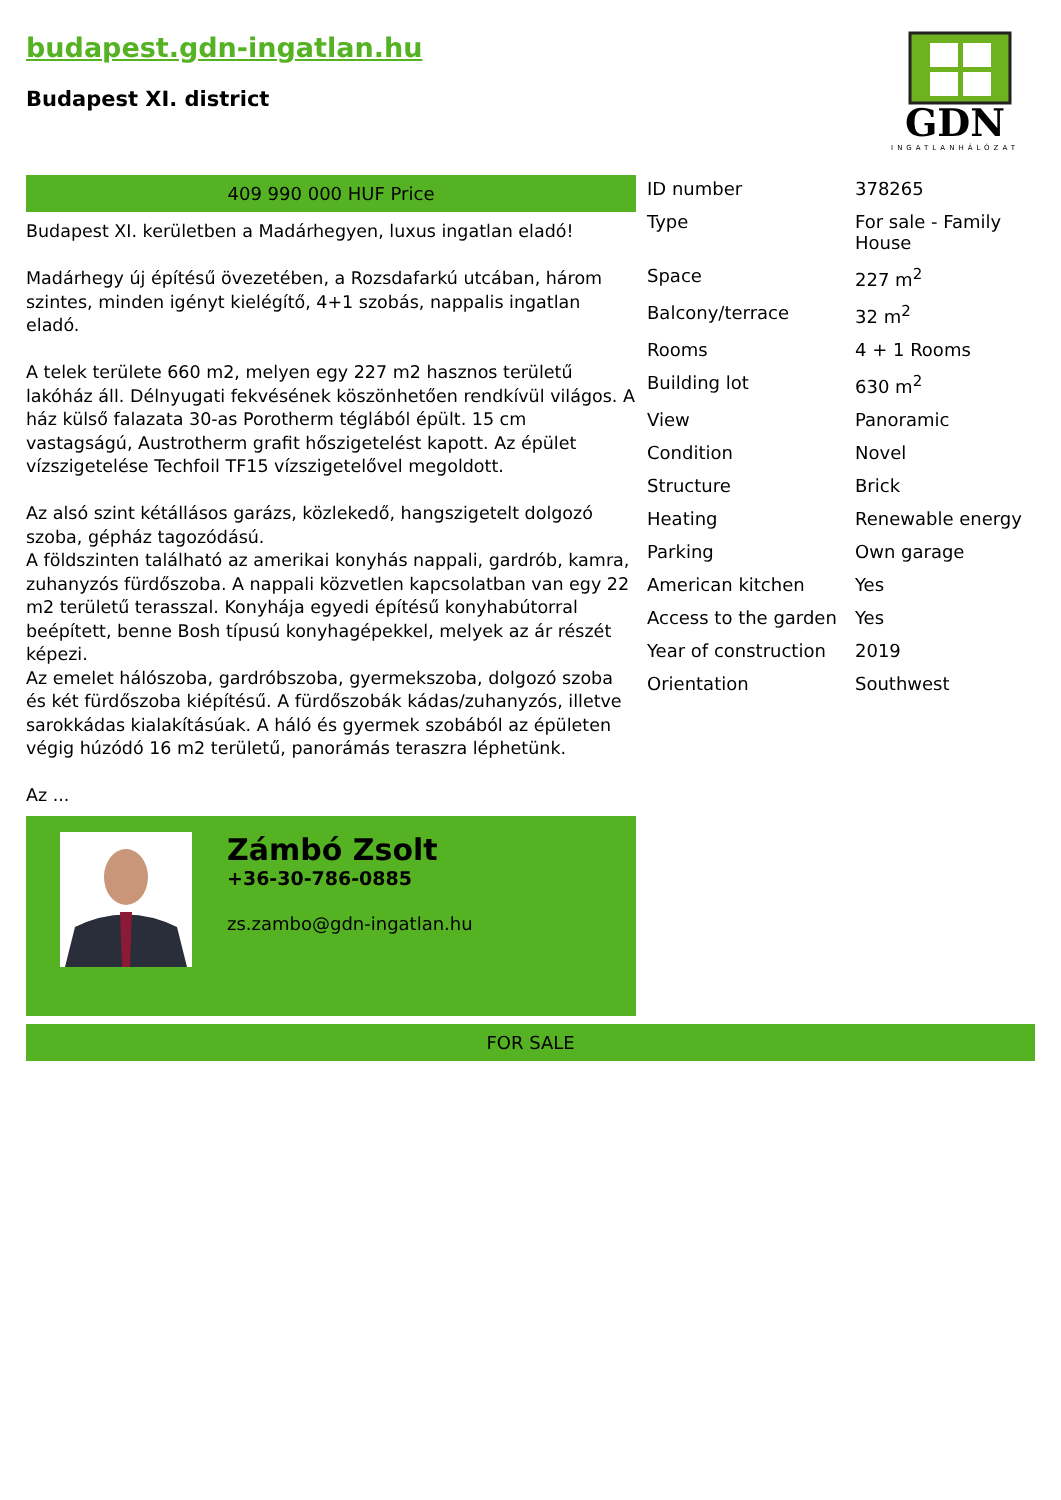budapest.gdn-ingatlan.hu
Budapest XI. district
GDN
INGATLANHÁLÓZAT
409 990 000 HUF Price
Budapest XI. kerületben a Madárhegyen, luxus ingatlan eladó!
Madárhegy új építésű övezetében, a Rozsdafarkú utcában, három szintes, minden igényt kielégítő, 4+1 szobás, nappalis ingatlan eladó.
A telek területe 660 m2, melyen egy 227 m2 hasznos területű lakóház áll. Délnyugati fekvésének köszönhetően rendkívül világos. A ház külső falazata 30-as Porotherm téglából épült. 15 cm vastagságú, Austrotherm grafit hőszigetelést kapott. Az épület vízszigetelése Techfoil TF15 vízszigetelővel megoldott.
Az alsó szint kétállásos garázs, közlekedő, hangszigetelt dolgozó szoba, gépház tagozódású.
A földszinten található az amerikai konyhás nappali, gardrób, kamra, zuhanyzós fürdőszoba. A nappali közvetlen kapcsolatban van egy 22 m2 területű terasszal. Konyhája egyedi építésű konyhabútorral beépített, benne Bosh típusú konyhagépekkel, melyek az ár részét képezi.
Az emelet hálószoba, gardróbszoba, gyermekszoba, dolgozó szoba és két fürdőszoba kiépítésű. A fürdőszobák kádas/zuhanyzós, illetve sarokkádas kialakításúak. A háló és gyermek szobából az épületen végig húzódó 16 m2 területű, panorámás teraszra léphetünk.
Az ...
Zámbó Zsolt
+36-30-786-0885
zs.zambo@gdn-ingatlan.hu
| ID number | 378265 |
| Type | For sale - Family House |
| Space | 227 m<sup>2</sup> |
| Balcony/terrace | 32 m<sup>2</sup> |
| Rooms | 4 + 1 Rooms |
| Building lot | 630 m<sup>2</sup> |
| View | Panoramic |
| Condition | Novel |
| Structure | Brick |
| Heating | Renewable energy |
| Parking | Own garage |
| American kitchen | Yes |
| Access to the garden | Yes |
| Year of construction | 2019 |
| Orientation | Southwest |
FOR SALE